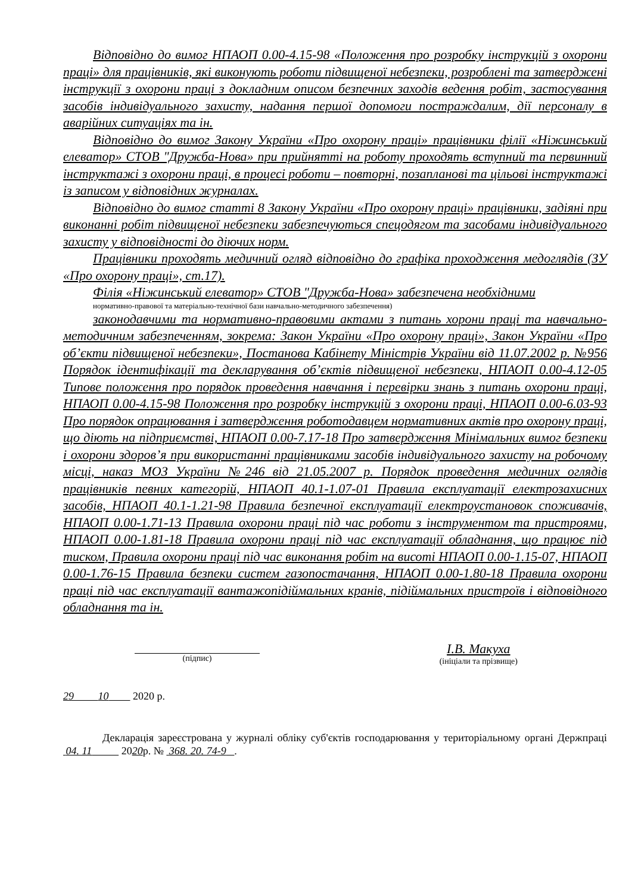Відповідно до вимог НПАОП 0.00-4.15-98 «Положення про розробку інструкцій з охорони праці» для працівників, які виконують роботи підвищеної небезпеки, розроблені та затверджені інструкції з охорони праці з докладним описом безпечних заходів ведення робіт, застосування засобів індивідуального захисту, надання першої допомоги постраждалим, дії персоналу в аварійних ситуаціях та ін.
Відповідно до вимог Закону України «Про охорону праці» працівники філії «Ніжинський елеватор» СТОВ "Дружба-Нова» при прийнятті на роботу проходять вступний та первинний інструктажі з охорони праці, в процесі роботи – повторні, позапланові та цільові інструктажі із записом у відповідних журналах.
Відповідно до вимог статті 8 Закону України «Про охорону праці» працівники, задіяні при виконанні робіт підвищеної небезпеки забезпечуються спецодягом та засобами індивідуального захисту у відповідності до діючих норм.
Працівники проходять медичний огляд відповідно до графіка проходження медоглядів (ЗУ «Про охорону праці», ст.17).
Філія «Ніжинський елеватор» СТОВ "Дружба-Нова» забезпечена необхідними
нормативно-правової та матеріально-технічної бази навчально-методичного забезпечення)
законодавчими та нормативно-правовими актами з питань хорони праці та навчально-методичним забезпеченням, зокрема: Закон України «Про охорону праці», Закон України «Про об’єкти підвищеної небезпеки», Постанова Кабінету Міністрів України від 11.07.2002 р. №956 Порядок ідентифікації та декларування об’єктів підвищеної небезпеки, НПАОП 0.00-4.12-05 Типове положення про порядок проведення навчання і перевірки знань з питань охорони праці, НПАОП 0.00-4.15-98 Положення про розробку інструкцій з охорони праці, НПАОП 0.00-6.03-93 Про порядок опрацювання і затвердження роботодавцем нормативних актів про охорону праці, що діють на підприємстві, НПАОП 0.00-7.17-18 Про затвердження Мінімальних вимог безпеки і охорони здоров’я при використанні працівниками засобів індивідуального захисту на робочому місці, наказ МОЗ України №246 від 21.05.2007 р. Порядок проведення медичних оглядів працівників певних категорій, НПАОП 40.1-1.07-01 Правила експлуатації електрозахисних засобів, НПАОП 40.1-1.21-98 Правила безпечної експлуатації електроустановок споживачів, НПАОП 0.00-1.71-13 Правила охорони праці під час роботи з інструментом та пристроями, НПАОП 0.00-1.81-18 Правила охорони праці під час експлуатації обладнання, що працює під тиском, Правила охорони праці під час виконання робіт на висоті НПАОП 0.00-1.15-07, НПАОП 0.00-1.76-15 Правила безпеки систем газопостачання, НПАОП 0.00-1.80-18 Правила охорони праці під час експлуатації вантажопідіймальних кранів, підіймальних пристроїв і відповідного обладнання та ін.
(підпис)
І.В. Макуха
(ініціали та прізвище)
29 10 2020 р.
Декларація зареєстрована у журналі обліку суб'єктів господарювання у територіальному органі Держпраці 04. 11 2020р. № 368. 20. 74-9 .